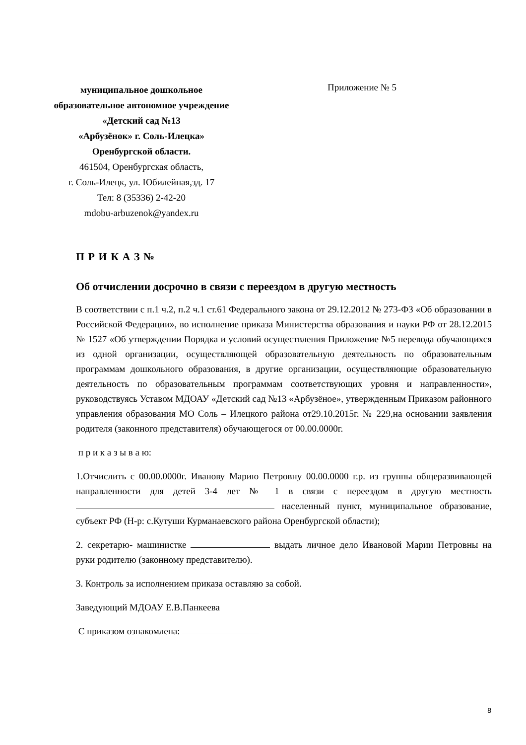муниципальное дошкольное
образовательное автономное учреждение
«Детский сад №13
«Арбузёнок» г. Соль-Илецка»
Оренбургской области.
461504, Оренбургская область,
г. Соль-Илецк, ул. Юбилейная,зд. 17
Тел: 8 (35336) 2-42-20
mdobu-arbuzenok@yandex.ru
Приложение № 5
П Р И К А З №
Об отчислении досрочно в связи с переездом в другую местность
В соответствии с п.1 ч.2, п.2 ч.1 ст.61 Федерального закона от 29.12.2012 № 273-ФЗ «Об образовании в Российской Федерации», во исполнение приказа Министерства образования и науки РФ от 28.12.2015 № 1527 «Об утверждении Порядка и условий осуществления Приложение №5 перевода обучающихся из одной организации, осуществляющей образовательную деятельность по образовательным программам дошкольного образования, в другие организации, осуществляющие образовательную деятельность по образовательным программам соответствующих уровня и направленности», руководствуясь Уставом МДОАУ «Детский сад №13 «Арбузёное», утвержденным Приказом районного управления образования МО Соль – Илецкого района от29.10.2015г. № 229,на основании заявления родителя (законного представителя) обучающегося от 00.00.0000г.
п р и к а з ы в а ю:
1.Отчислить с 00.00.0000г. Иванову Марию Петровну 00.00.0000 г.р. из группы общеразвивающей направленности для детей 3-4 лет № 1 в связи с переездом в другую местность населенный пункт, муниципальное образование, субъект РФ (Н-р: с.Кутуши Курманаевского района Оренбургской области);
2. секретарю- машинистке выдать личное дело Ивановой Марии Петровны на руки родителю (законному представителю).
3. Контроль за исполнением приказа оставляю за собой.
Заведующий МДОАУ Е.В.Панкеева
С приказом ознакомлена:
8